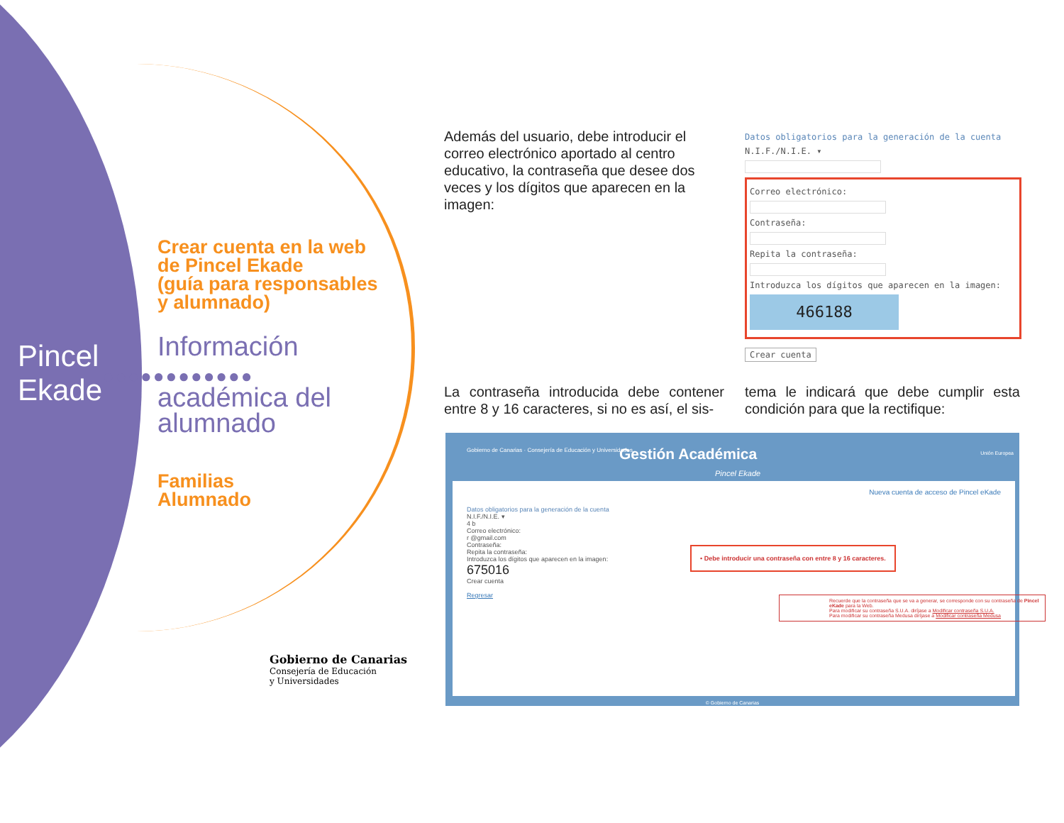Pincel
Ekade
●●●●●●●●●●●●
Crear cuenta en la web
de Pincel Ekade
(guía para responsables
y alumnado)
Información
académica del
alumnado
Familias
Alumnado
Gobierno de Canarias
Consejería de Educación
y Universidades
Además del usuario, debe introducir el correo electrónico aportado al centro educativo, la contraseña que desee dos veces y los dígitos que aparecen en la imagen:
Datos obligatorios para la generación de la cuenta
N.I.F./N.I.E. ▾
Correo electrónico:
Contraseña:
Repita la contraseña:
Introduzca los dígitos que aparecen en la imagen:
466188
Crear cuenta
La contraseña introducida debe contener entre 8 y 16 caracteres, si no es así, el sis-
tema le indicará que debe cumplir esta condición para que la rectifique:
Gobierno de Canarias · Consejería de Educación y Universidades
Gestión Académica
Pincel Ekade
Unión Europea
Nueva cuenta de acceso de Pincel eKade
Datos obligatorios para la generación de la cuenta
N.I.F./N.I.E. ▾
4 b
Correo electrónico:
r @gmail.com
Contraseña:
Repita la contraseña:
Introduzca los dígitos que aparecen en la imagen:
675016
Crear cuenta
Regresar
• Debe introducir una contraseña con entre 8 y 16 caracteres.
Recuerde que la contraseña que se va a generar, se corresponde con su contraseña de Pincel eKade para la Web.
Para modificar su contraseña S.U.A. diríjase a Modificar contraseña S.U.A.
Para modificar su contraseña Medusa diríjase a Modificar contraseña Medusa
© Gobierno de Canarias